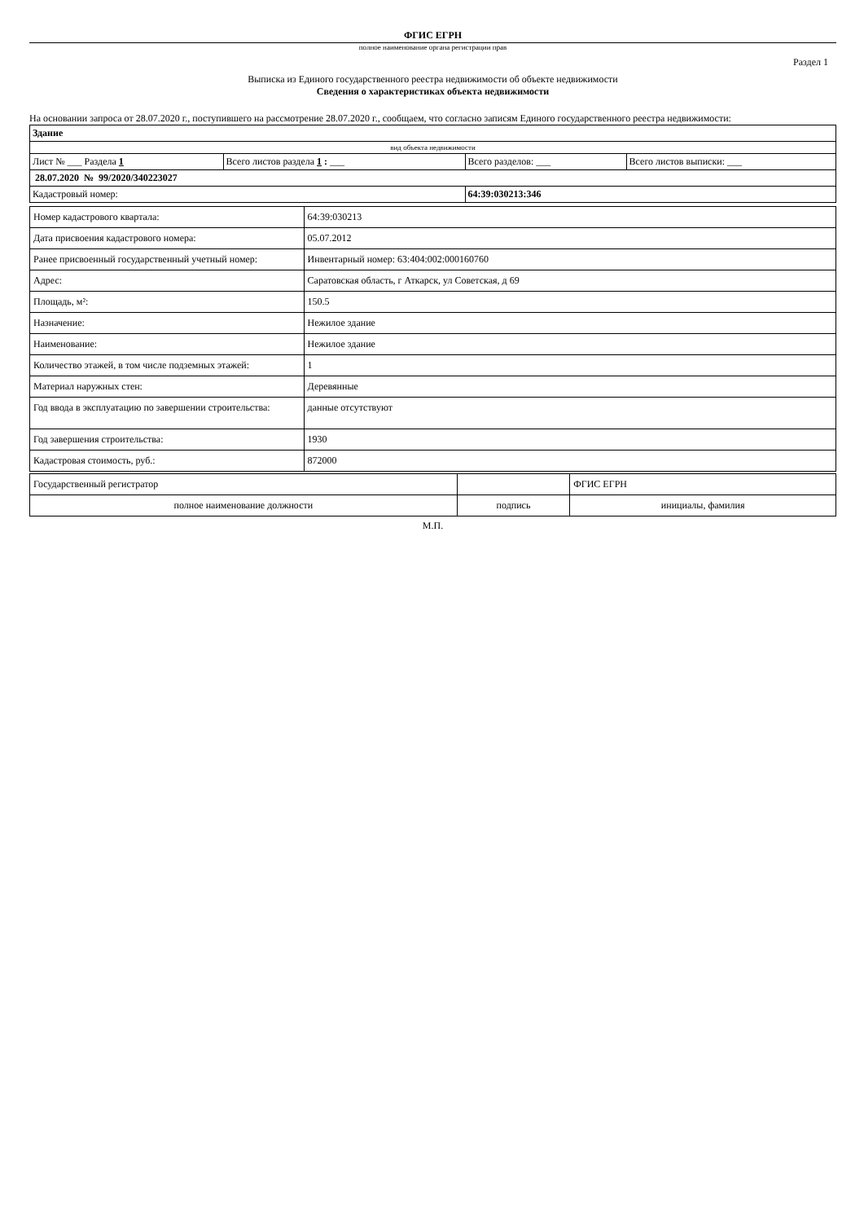ФГИС ЕГРН
полное наименование органа регистрации прав
Раздел 1
Выписка из Единого государственного реестра недвижимости об объекте недвижимости
Сведения о характеристиках объекта недвижимости
На основании запроса от 28.07.2020 г., поступившего на рассмотрение 28.07.2020 г., сообщаем, что согласно записям Единого государственного реестра недвижимости:
| Здание | | | |
| вид объекта недвижимости | | | |
| Лист № ___ Раздела 1 | Всего листов раздела 1 : ___ | Всего разделов: ___ | Всего листов выписки: ___ |
| 28.07.2020 № 99/2020/340223027 | | | |
| Кадастровый номер: | | 64:39:030213:346 | |
| Номер кадастрового квартала: | 64:39:030213 |
| Дата присвоения кадастрового номера: | 05.07.2012 |
| Ранее присвоенный государственный учетный номер: | Инвентарный номер: 63:404:002:000160760 |
| Адрес: | Саратовская область, г Аткарск, ул Советская, д 69 |
| Площадь, м²: | 150.5 |
| Назначение: | Нежилое здание |
| Наименование: | Нежилое здание |
| Количество этажей, в том числе подземных этажей: | 1 |
| Материал наружных стен: | Деревянные |
| Год ввода в эксплуатацию по завершении строительства: | данные отсутствуют |
| Год завершения строительства: | 1930 |
| Кадастровая стоимость, руб.: | 872000 |
| Государственный регистратор | | ФГИС ЕГРН |
| полное наименование должности | подпись | инициалы, фамилия |
М.П.